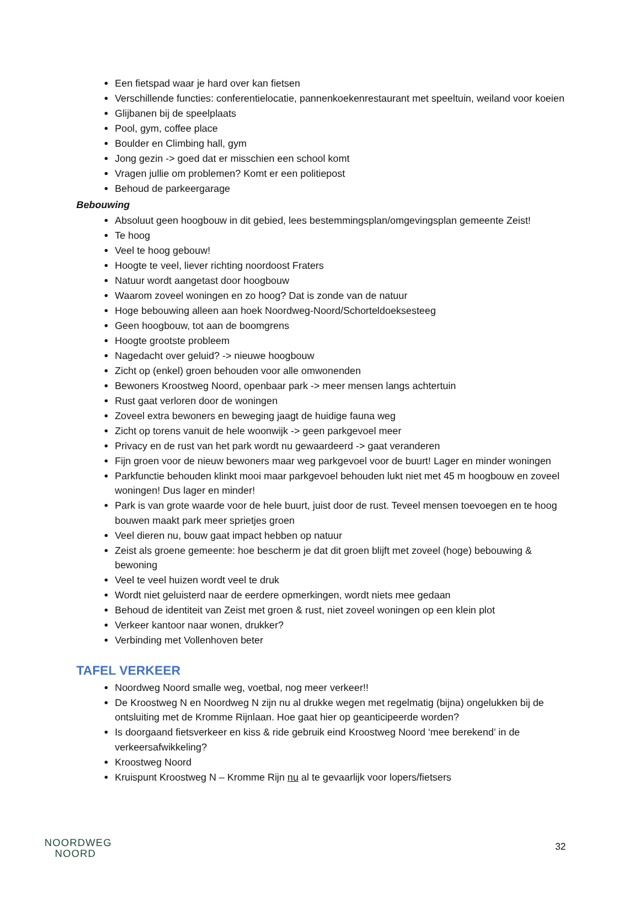Een fietspad waar je hard over kan fietsen
Verschillende functies: conferentielocatie, pannenkoekenrestaurant met speeltuin, weiland voor koeien
Glijbanen bij de speelplaats
Pool, gym, coffee place
Boulder en Climbing hall, gym
Jong gezin -> goed dat er misschien een school komt
Vragen jullie om problemen? Komt er een politiepost
Behoud de parkeergarage
Bebouwing
Absoluut geen hoogbouw in dit gebied, lees bestemmingsplan/omgevingsplan gemeente Zeist!
Te hoog
Veel te hoog gebouw!
Hoogte te veel, liever richting noordoost Fraters
Natuur wordt aangetast door hoogbouw
Waarom zoveel woningen en zo hoog? Dat is zonde van de natuur
Hoge bebouwing alleen aan hoek Noordweg-Noord/Schorteldoeksesteeg
Geen hoogbouw, tot aan de boomgrens
Hoogte grootste probleem
Nagedacht over geluid? -> nieuwe hoogbouw
Zicht op (enkel) groen behouden voor alle omwonenden
Bewoners Kroostweg Noord, openbaar park -> meer mensen langs achtertuin
Rust gaat verloren door de woningen
Zoveel extra bewoners en beweging jaagt de huidige fauna weg
Zicht op torens vanuit de hele woonwijk -> geen parkgevoel meer
Privacy en de rust van het park wordt nu gewaardeerd -> gaat veranderen
Fijn groen voor de nieuw bewoners maar weg parkgevoel voor de buurt! Lager en minder woningen
Parkfunctie behouden klinkt mooi maar parkgevoel behouden lukt niet met 45 m hoogbouw en zoveel woningen! Dus lager en minder!
Park is van grote waarde voor de hele buurt, juist door de rust. Teveel mensen toevoegen en te hoog bouwen maakt park meer sprietjes groen
Veel dieren nu, bouw gaat impact hebben op natuur
Zeist als groene gemeente: hoe bescherm je dat dit groen blijft met zoveel (hoge) bebouwing & bewoning
Veel te veel huizen wordt veel te druk
Wordt niet geluisterd naar de eerdere opmerkingen, wordt niets mee gedaan
Behoud de identiteit van Zeist met groen & rust, niet zoveel woningen op een klein plot
Verkeer kantoor naar wonen, drukker?
Verbinding met Vollenhoven beter
TAFEL VERKEER
Noordweg Noord smalle weg, voetbal, nog meer verkeer!!
De Kroostweg N en Noordweg N zijn nu al drukke wegen met regelmatig (bijna) ongelukken bij de ontsluiting met de Kromme Rijnlaan. Hoe gaat hier op geanticipeerde worden?
Is doorgaand fietsverkeer en kiss & ride gebruik eind Kroostweg Noord ‘mee berekend’ in de verkeersafwikkeling?
Kroostweg Noord
Kruispunt Kroostweg N – Kromme Rijn nu al te gevaarlijk voor lopers/fietsers
NOORDWEG
NOORD
32